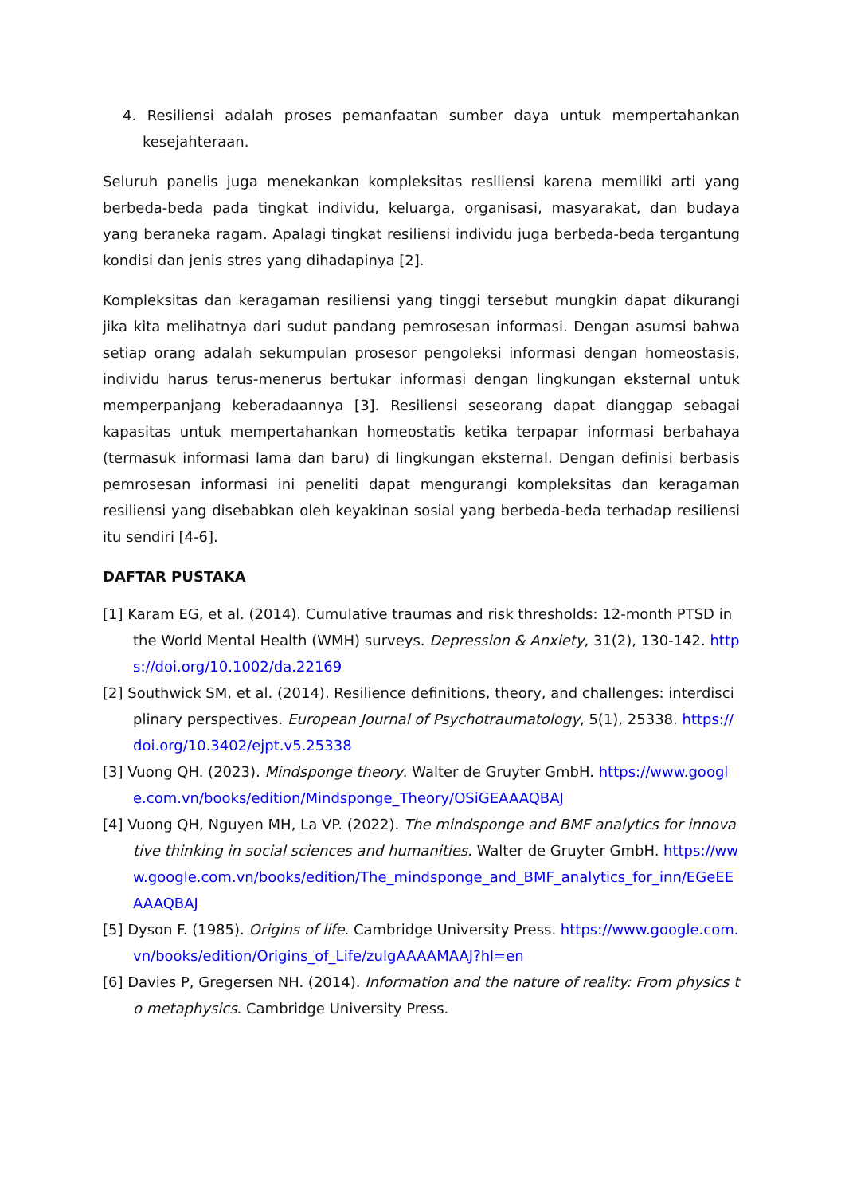4. Resiliensi adalah proses pemanfaatan sumber daya untuk mempertahankan kesejahteraan.
Seluruh panelis juga menekankan kompleksitas resiliensi karena memiliki arti yang berbeda-beda pada tingkat individu, keluarga, organisasi, masyarakat, dan budaya yang beraneka ragam. Apalagi tingkat resiliensi individu juga berbeda-beda tergantung kondisi dan jenis stres yang dihadapinya [2].
Kompleksitas dan keragaman resiliensi yang tinggi tersebut mungkin dapat dikurangi jika kita melihatnya dari sudut pandang pemrosesan informasi. Dengan asumsi bahwa setiap orang adalah sekumpulan prosesor pengoleksi informasi dengan homeostasis, individu harus terus-menerus bertukar informasi dengan lingkungan eksternal untuk memperpanjang keberadaannya [3]. Resiliensi seseorang dapat dianggap sebagai kapasitas untuk mempertahankan homeostatis ketika terpapar informasi berbahaya (termasuk informasi lama dan baru) di lingkungan eksternal. Dengan definisi berbasis pemrosesan informasi ini peneliti dapat mengurangi kompleksitas dan keragaman resiliensi yang disebabkan oleh keyakinan sosial yang berbeda-beda terhadap resiliensi itu sendiri [4-6].
DAFTAR PUSTAKA
[1] Karam EG, et al. (2014). Cumulative traumas and risk thresholds: 12-month PTSD in the World Mental Health (WMH) surveys. Depression & Anxiety, 31(2), 130-142. https://doi.org/10.1002/da.22169
[2] Southwick SM, et al. (2014). Resilience definitions, theory, and challenges: interdisciplinary perspectives. European Journal of Psychotraumatology, 5(1), 25338. https://doi.org/10.3402/ejpt.v5.25338
[3] Vuong QH. (2023). Mindsponge theory. Walter de Gruyter GmbH. https://www.google.com.vn/books/edition/Mindsponge_Theory/OSiGEAAAQBAJ
[4] Vuong QH, Nguyen MH, La VP. (2022). The mindsponge and BMF analytics for innovative thinking in social sciences and humanities. Walter de Gruyter GmbH. https://www.google.com.vn/books/edition/The_mindsponge_and_BMF_analytics_for_inn/EGeEEAAAQBAJ
[5] Dyson F. (1985). Origins of life. Cambridge University Press. https://www.google.com.vn/books/edition/Origins_of_Life/zulgAAAAMAAJ?hl=en
[6] Davies P, Gregersen NH. (2014). Information and the nature of reality: From physics to metaphysics. Cambridge University Press.